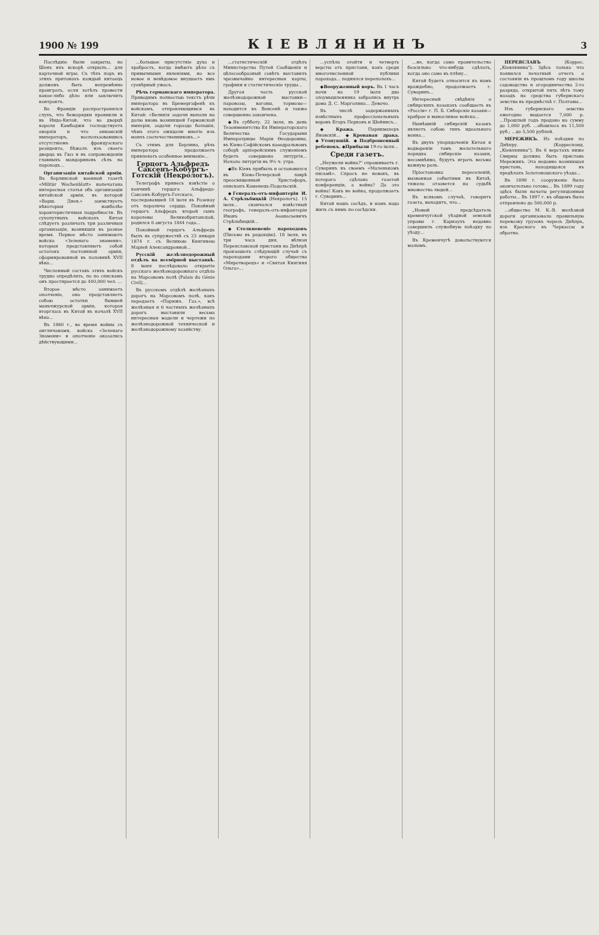1900 № 199 КІЕВЛЯНИНЪ 3
Послѣдніе были закрыты, но Шенъ ихъ вскорѣ открылъ... для карточной игры. Съ тѣхъ поръ въ этихъ притонахъ каждый китаецъ долженъ быть непремѣнно проиграть, если хотѣлъ провести какое-либо дѣло или заключить контрактъ.
Во Франціи распространился слухъ, что бежорядки проникли и въ Индо-Китай, что во дворцѣ короля Камбоджи господствуетъ анархія и что аннамскій императоръ, воспользовавшись отсутствіемъ французскаго резидента, бѣжалъ изъ своего дворца въ Гюэ и въ сопровожденіи главныхъ мандариновъ сѣлъ на пароходъ...
Организація китайской арміи. Въ берлинской военной газетѣ «Militär Wochenblatt» напечатана интересная статья объ организаціи китайской арміи, въ которой «Варш. Днев.» заимствуетъ нѣкоторыя наиболѣе характеристичныя подробности. Въ сухопутныхъ войскахъ Китая слѣдуетъ различать три различныя организаціи, возникшія въ разное время. Первое мѣсто занимаютъ войска «Зеленаго знамени», которыя представляютъ собой остатокъ постоянной арміи, сформированной въ половинѣ XVII вѣка...
Численный составъ этихъ войскъ трудно опредѣлить, по по спискамъ онъ простирается до 440,000 чел. ...
Второе мѣсто занимаетъ ополченіе, оно представляетъ собою остатки бывшей маньчжурской арміи, которая вторглась въ Китай въ началѣ XVII вѣка...
Въ 1860 г., во время войны съ англичанами, войска «Зеленаго Знамени» и ополченіе оказались дѣйствующими...
...большое присутствіе духа и храбрость, когда имѣютъ дѣло съ привычными явленіями, но все новое и невѣдомое внушаетъ имъ суевѣрный ужасъ.
Рѣчь германскаго императора. Приводимъ полностью текстъ рѣчи императора въ Бремергафенѣ къ войскамъ, отправляющимся въ Китай: «Великія задачи выпали на долю вновь возникшей Германской имперіи, задачи гораздо большія, чѣмъ этого ожидали многіе изъ моихъ соотечественниковъ...»
Съ этимъ для Берлина, рѣчь императора продолжаетъ привлекать особенное вниманіе...
Герцогъ Альфредъ Саксенъ-Кобургъ-Готскій (Некрологъ).
Телеграфъ принесъ извѣстіе о кончинѣ герцога Альфреда-Саксенъ-Кобургъ-Готскаго, последовавшей 18 іюля въ Розенау отъ паралича сердца. Покойный герцогъ Альфредъ второй сынъ королевы Великобританской, родился 6 августа 1844 года...
Покойный герцогъ Альфредъ былъ въ супружествѣ съ 23 января 1874 г. съ Великою Княгинею Маріей Александровной...
Русскій желѣзнодорожный отдѣлъ на всемірной выставкѣ. 8 іюня послѣдовало открытіе русскаго желѣзнодорожнаго отдѣла на Марсовомъ полѣ (Palais du Génie Civil)...
Въ русскомъ отдѣлѣ желѣзныхъ дорогъ на Марсовомъ полѣ, какъ передаетъ «Парижъ. Газ.», всѣ желѣзныя и 6 частныхъ желѣзныхъ дорогъ выставили весьма интересныя модели и чертежи по желѣзнодорожной технической и желѣзнодорожному хозяйству.
...статистическій отдѣлъ Министерства Путей Сообщенія и цѣлесообразный совѣтъ выставилъ чрезвычайно интересныя карты, графики и статистическіе труды...
Другая часть русской желѣзнодорожной выставки—паровозы, вагоны, тормозы—находится въ Венсенѣ и также совершенно закончена.
◆Въ субботу, 22 іюля, въ день Тезоименитства Ея Императорскаго Величества Государыни Императрицы Маріи Ѳеодоровны, въ Кіево-Софійскомъ каѳедральномъ соборѣ архіерейскимъ служеніемъ будетъ совершена литургія... Начало литургіи въ 9½ ч. утра.
◆Въ Кіевъ прибылъ и остановился въ Кіево-Печерской лаврѣ преосвященный Христофоръ, епископъ Каменецъ-Подольскій.
◆Генералъ-отъ-инфантеріи И. А. Стрѣльбицкій (Некрологъ). 15 іюля... скончался извѣстный географъ, генералъ-отъ-инфантеріи Иванъ Аѳанасьевичъ Стрѣльбицкій...
◆Столкновеніе пароходовъ (Письмо въ редакцію). 18 іюля, въ три часа дня, вблизи Переяславской пристани на Днѣпрѣ произошелъ слѣдующій случай съ пароходами второго общества «Миротворецъ» и «Святая Княгиня Ольга»...
...успѣла отойти и четверть версты отъ пристани, какъ среди многочисленной публики парохода... поднялся переполохъ...
◆Вооруженный воръ. Въ 1 часъ ночи на 19 іюля два злоумышленника забрались внутрь дома Д. С. Марголина... Девочо.
Въ числѣ задержанныхъ извѣстныхъ профессіональныхъ воровъ Егоръ Перковъ и Шейнисъ...
◆Кража. Парикмахеръ Яновскій... ◆Кровавая драка. ◆Утонувшій. ◆Подброшенный ребенокъ. ◆Прибыли 19-го іюля...
Среди газетъ.
„Неужели война?" спрашиваетъ г. Суворинъ въ своемъ «Маленькомъ письмѣ». Спросъ не новокъ, въ котораго сдѣлана газетой конференціи, а война? Да это война! Какъ не война, продолжаетъ г. Суворинъ...
Китай нашъ сосѣдъ, и намъ надо жить съ нимъ по-сосѣдски.
...не, когда само правительство безсильно что-нибудь сдѣлать, когда оно само въ плѣну...
Китай будетъ относится къ намъ враждебно, продолжаетъ г. Суворинъ...
Интересный свѣдѣнія о сибирскихъ казакахъ сообщаетъ въ «Россіи» г. П. Б. Сиборскіе казаки—храброе и выносливое войско...
Нынѣшній сибирскій казакъ являетъ собою типъ идеальнаго воина...
Въ двухъ упорядоченіи Китая и водвореніи тамъ желательнаго порядка сибирскіе казаки, несомнѣнно, будутъ играть весьма важную роль.
Пріостановка переселеній, вызванная событіями въ Китаѣ, тяжело отзовется на судьбѣ множества людей...
Въ всякомъ случаѣ, говоритъ газета, выходитъ, что...
„Новый предсѣдатель кременчугской уѣздной земской управы г. Карнаухъ недавно совершилъ служебную поѣздку по уѣзду...
Въ Кременчугѣ довольствуются малымъ.
ПЕРЕЯСЛАВЪ (Коррес. „Кіевлянина"). Здѣсь только что появился печатный отчетъ о состояніи въ прошломъ году школы садоводства и огородничества 2-го разряда, открытой пять лѣтъ тому назадъ на средства губернскаго земства въ предмѣстьѣ г. Полтавы...
Изъ губернскаго земства ежегодно выдается 7,000 р. ...Прошлый годъ продано на сумму до 1,000 руб. ...обошлось въ 11,500 руб.; ...до 5,500 рублей.
МЕРЕЖИКЪ. Из поѣздки по Днѣпру. (Корреспонд. „Кіевлянина"). Въ 6 верстахъ ниже Свирны должна быть пристань Мережикъ. Эта недавно возникшая пристань, находящаяся въ предѣлахъ Золотоношскаго уѣзда...
Въ 1898 г. сооруженіе было окончательно готово... Въ 1899 году здѣсь были начаты регуляціонныя работы... Въ 1897 г. въ общемъ было отправлено до 500,000 р.
...общество М. К.-В. желѣзной дороги организовало правильную перевозку грузовъ черезъ Днѣпръ, изъ Краснаго въ Черкассы и обратно.